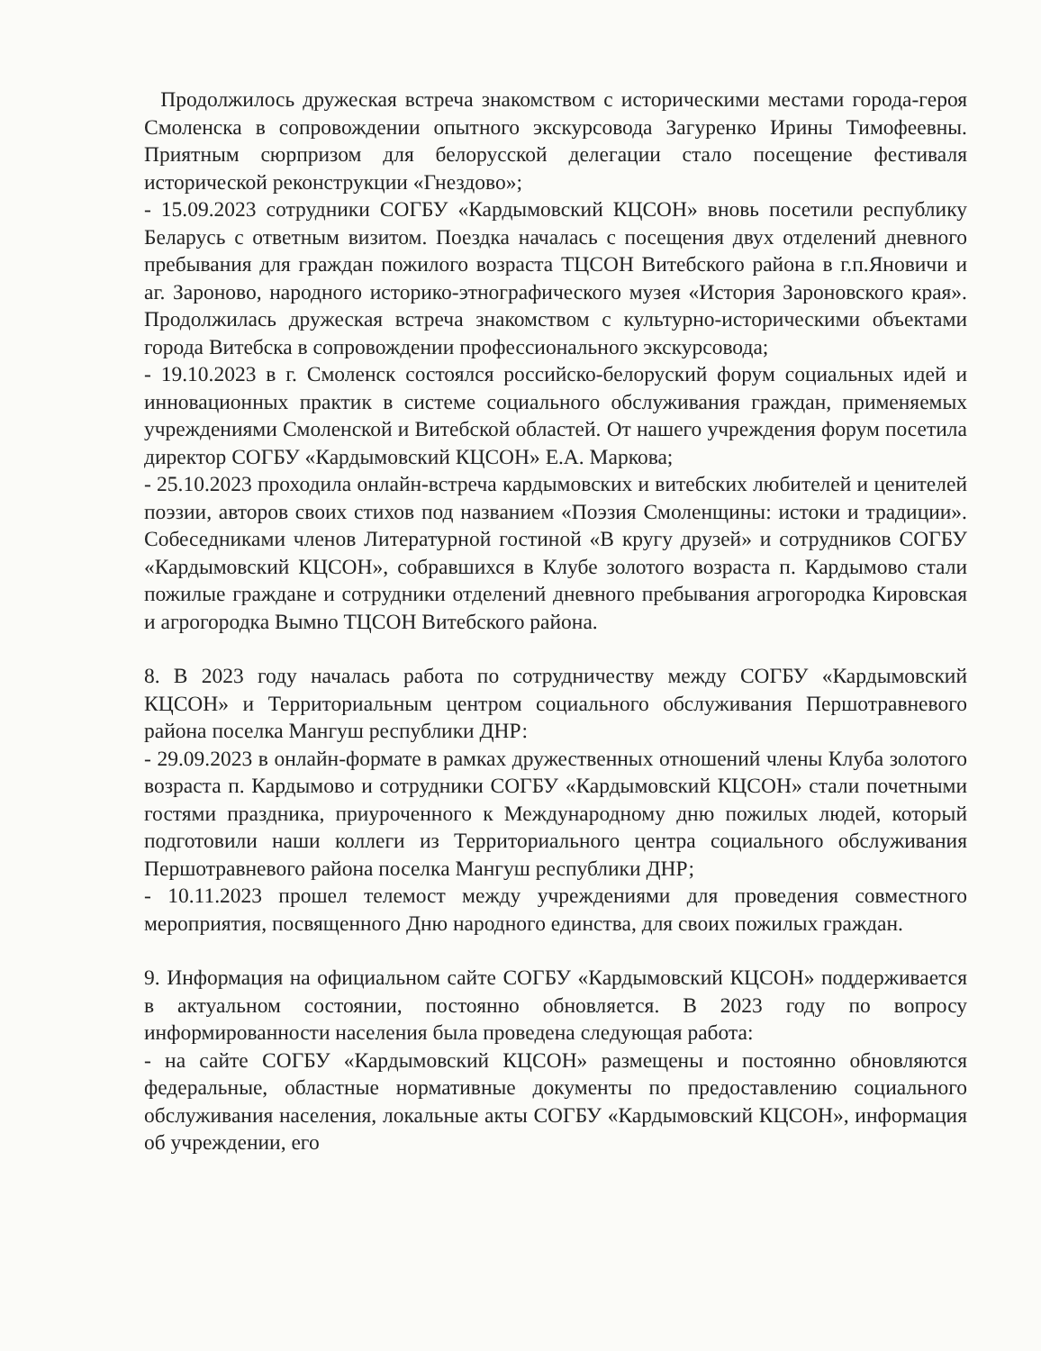Продолжилось дружеская встреча знакомством с историческими местами города-героя Смоленска в сопровождении опытного экскурсовода Загуренко Ирины Тимофеевны. Приятным сюрпризом для белорусской делегации стало посещение фестиваля исторической реконструкции «Гнездово»;
- 15.09.2023 сотрудники СОГБУ «Кардымовский КЦСОН» вновь посетили республику Беларусь с ответным визитом. Поездка началась с посещения двух отделений дневного пребывания для граждан пожилого возраста ТЦСОН Витебского района в г.п.Яновичи и аг. Зароново, народного историко-этнографического музея «История Зароновского края». Продолжилась дружеская встреча знакомством с культурно-историческими объектами города Витебска в сопровождении профессионального экскурсовода;
- 19.10.2023 в г. Смоленск состоялся российско-белоруский форум социальных идей и инновационных практик в системе социального обслуживания граждан, применяемых учреждениями Смоленской и Витебской областей. От нашего учреждения форум посетила директор СОГБУ «Кардымовский КЦСОН» Е.А. Маркова;
- 25.10.2023 проходила онлайн-встреча кардымовских и витебских любителей и ценителей поэзии, авторов своих стихов под названием «Поэзия Смоленщины: истоки и традиции». Собеседниками членов Литературной гостиной «В кругу друзей» и сотрудников СОГБУ «Кардымовский КЦСОН», собравшихся в Клубе золотого возраста п. Кардымово стали пожилые граждане и сотрудники отделений дневного пребывания агрогородка Кировская и агрогородка Вымно ТЦСОН Витебского района.
8. В 2023 году началась работа по сотрудничеству между СОГБУ «Кардымовский КЦСОН» и Территориальным центром социального обслуживания Першотравневого района поселка Мангуш республики ДНР:
- 29.09.2023 в онлайн-формате в рамках дружественных отношений члены Клуба золотого возраста п. Кардымово и сотрудники СОГБУ «Кардымовский КЦСОН» стали почетными гостями праздника, приуроченного к Международному дню пожилых людей, который подготовили наши коллеги из Территориального центра социального обслуживания Першотравневого района поселка Мангуш республики ДНР;
- 10.11.2023 прошел телемост между учреждениями для проведения совместного мероприятия, посвященного Дню народного единства, для своих пожилых граждан.
9. Информация на официальном сайте СОГБУ «Кардымовский КЦСОН» поддерживается в актуальном состоянии, постоянно обновляется. В 2023 году по вопросу информированности населения была проведена следующая работа:
- на сайте СОГБУ «Кардымовский КЦСОН» размещены и постоянно обновляются федеральные, областные нормативные документы по предоставлению социального обслуживания населения, локальные акты СОГБУ «Кардымовский КЦСОН», информация об учреждении, его